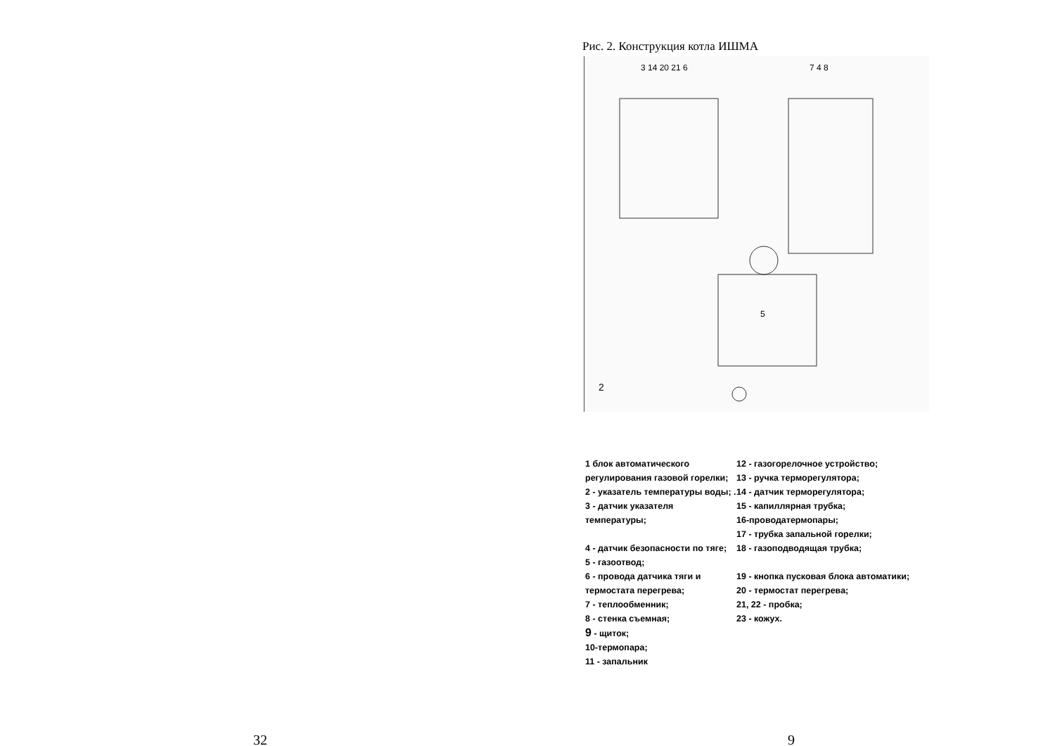32
Рис. 2. Конструкция котла ИШМА
3 14 20 21 6
7 4 8
2
5
1 блок автоматического регулирования газовой горелки;
2 - указатель температуры воды; .
3 - датчик указателя температуры;
4 - датчик безопасности по тяге;
5 - газоотвод;
6 - провода датчика тяги и термостата перегрева;
7 - теплообменник;
8 - стенка съемная;
9 - щиток;
10-термопара;
11 - запальник
12 - газогорелочное устройство;
13 - ручка терморегулятора;
14 - датчик терморегулятора;
15 - капиллярная трубка;
16-проводатермопары;
17 - трубка запальной горелки;
18 - газоподводящая трубка;
19 - кнопка пусковая блока автоматики;
20 - термостат перегрева;
21, 22 - пробка;
23 - кожух.
9